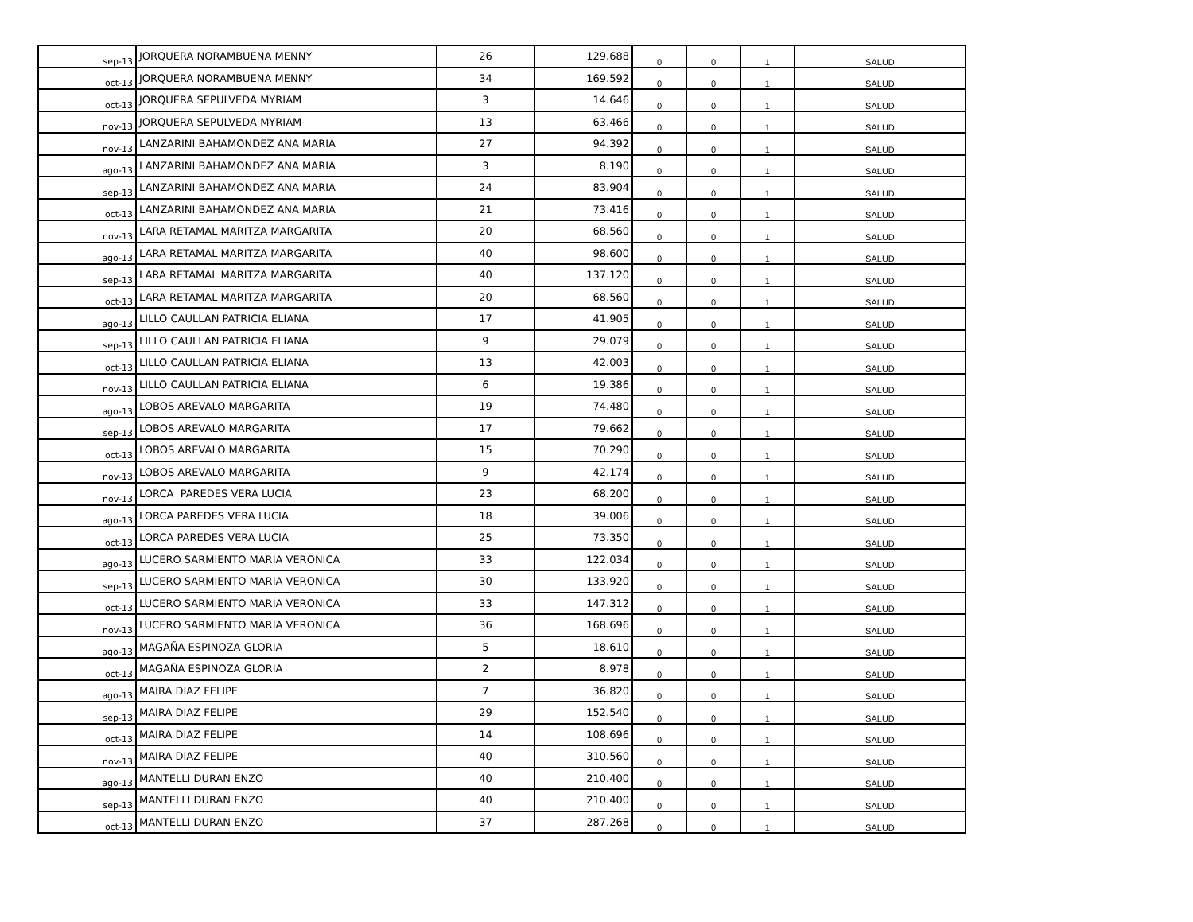| sep-13 | JORQUERA NORAMBUENA MENNY | 26 | 129.688 | 0 | 0 | 1 | SALUD |
| oct-13 | JORQUERA NORAMBUENA MENNY | 34 | 169.592 | 0 | 0 | 1 | SALUD |
| oct-13 | JORQUERA SEPULVEDA MYRIAM | 3 | 14.646 | 0 | 0 | 1 | SALUD |
| nov-13 | JORQUERA SEPULVEDA MYRIAM | 13 | 63.466 | 0 | 0 | 1 | SALUD |
| nov-13 | LANZARINI BAHAMONDEZ ANA MARIA | 27 | 94.392 | 0 | 0 | 1 | SALUD |
| ago-13 | LANZARINI BAHAMONDEZ ANA MARIA | 3 | 8.190 | 0 | 0 | 1 | SALUD |
| sep-13 | LANZARINI BAHAMONDEZ ANA MARIA | 24 | 83.904 | 0 | 0 | 1 | SALUD |
| oct-13 | LANZARINI BAHAMONDEZ ANA MARIA | 21 | 73.416 | 0 | 0 | 1 | SALUD |
| nov-13 | LARA RETAMAL MARITZA MARGARITA | 20 | 68.560 | 0 | 0 | 1 | SALUD |
| ago-13 | LARA RETAMAL MARITZA MARGARITA | 40 | 98.600 | 0 | 0 | 1 | SALUD |
| sep-13 | LARA RETAMAL MARITZA MARGARITA | 40 | 137.120 | 0 | 0 | 1 | SALUD |
| oct-13 | LARA RETAMAL MARITZA MARGARITA | 20 | 68.560 | 0 | 0 | 1 | SALUD |
| ago-13 | LILLO CAULLAN PATRICIA ELIANA | 17 | 41.905 | 0 | 0 | 1 | SALUD |
| sep-13 | LILLO CAULLAN PATRICIA ELIANA | 9 | 29.079 | 0 | 0 | 1 | SALUD |
| oct-13 | LILLO CAULLAN PATRICIA ELIANA | 13 | 42.003 | 0 | 0 | 1 | SALUD |
| nov-13 | LILLO CAULLAN PATRICIA ELIANA | 6 | 19.386 | 0 | 0 | 1 | SALUD |
| ago-13 | LOBOS AREVALO MARGARITA | 19 | 74.480 | 0 | 0 | 1 | SALUD |
| sep-13 | LOBOS AREVALO MARGARITA | 17 | 79.662 | 0 | 0 | 1 | SALUD |
| oct-13 | LOBOS AREVALO MARGARITA | 15 | 70.290 | 0 | 0 | 1 | SALUD |
| nov-13 | LOBOS AREVALO MARGARITA | 9 | 42.174 | 0 | 0 | 1 | SALUD |
| nov-13 | LORCA PAREDES VERA LUCIA | 23 | 68.200 | 0 | 0 | 1 | SALUD |
| ago-13 | LORCA PAREDES VERA LUCIA | 18 | 39.006 | 0 | 0 | 1 | SALUD |
| oct-13 | LORCA PAREDES VERA LUCIA | 25 | 73.350 | 0 | 0 | 1 | SALUD |
| ago-13 | LUCERO SARMIENTO MARIA VERONICA | 33 | 122.034 | 0 | 0 | 1 | SALUD |
| sep-13 | LUCERO SARMIENTO MARIA VERONICA | 30 | 133.920 | 0 | 0 | 1 | SALUD |
| oct-13 | LUCERO SARMIENTO MARIA VERONICA | 33 | 147.312 | 0 | 0 | 1 | SALUD |
| nov-13 | LUCERO SARMIENTO MARIA VERONICA | 36 | 168.696 | 0 | 0 | 1 | SALUD |
| ago-13 | MAGAÑA ESPINOZA GLORIA | 5 | 18.610 | 0 | 0 | 1 | SALUD |
| oct-13 | MAGAÑA ESPINOZA GLORIA | 2 | 8.978 | 0 | 0 | 1 | SALUD |
| ago-13 | MAIRA DIAZ FELIPE | 7 | 36.820 | 0 | 0 | 1 | SALUD |
| sep-13 | MAIRA DIAZ FELIPE | 29 | 152.540 | 0 | 0 | 1 | SALUD |
| oct-13 | MAIRA DIAZ FELIPE | 14 | 108.696 | 0 | 0 | 1 | SALUD |
| nov-13 | MAIRA DIAZ FELIPE | 40 | 310.560 | 0 | 0 | 1 | SALUD |
| ago-13 | MANTELLI DURAN ENZO | 40 | 210.400 | 0 | 0 | 1 | SALUD |
| sep-13 | MANTELLI DURAN ENZO | 40 | 210.400 | 0 | 0 | 1 | SALUD |
| oct-13 | MANTELLI DURAN ENZO | 37 | 287.268 | 0 | 0 | 1 | SALUD |